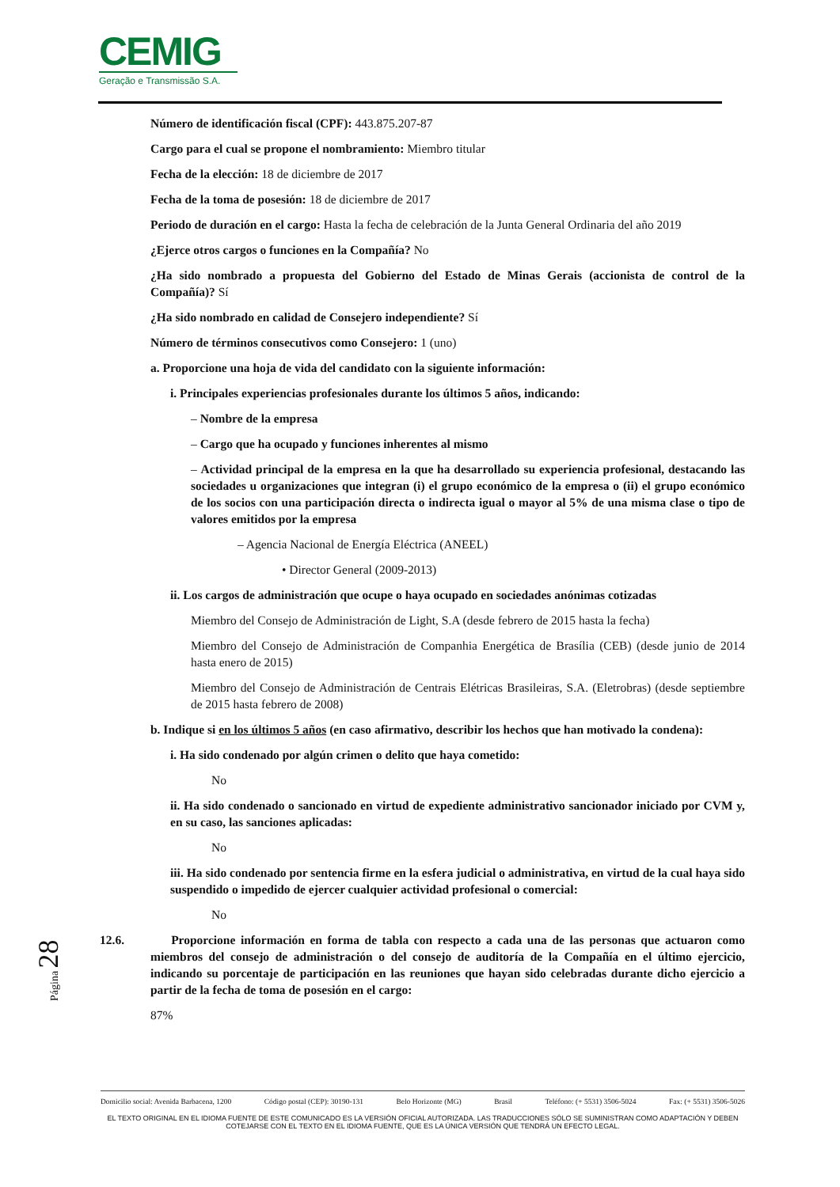CEMIG
Geração e Transmissão S.A.
Número de identificación fiscal (CPF): 443.875.207-87
Cargo para el cual se propone el nombramiento: Miembro titular
Fecha de la elección: 18 de diciembre de 2017
Fecha de la toma de posesión: 18 de diciembre de 2017
Periodo de duración en el cargo: Hasta la fecha de celebración de la Junta General Ordinaria del año 2019
¿Ejerce otros cargos o funciones en la Compañía? No
¿Ha sido nombrado a propuesta del Gobierno del Estado de Minas Gerais (accionista de control de la Compañía)? Sí
¿Ha sido nombrado en calidad de Consejero independiente? Sí
Número de términos consecutivos como Consejero: 1 (uno)
a. Proporcione una hoja de vida del candidato con la siguiente información:
i. Principales experiencias profesionales durante los últimos 5 años, indicando:
– Nombre de la empresa
– Cargo que ha ocupado y funciones inherentes al mismo
– Actividad principal de la empresa en la que ha desarrollado su experiencia profesional, destacando las sociedades u organizaciones que integran (i) el grupo económico de la empresa o (ii) el grupo económico de los socios con una participación directa o indirecta igual o mayor al 5% de una misma clase o tipo de valores emitidos por la empresa
– Agencia Nacional de Energía Eléctrica (ANEEL)
• Director General (2009-2013)
ii. Los cargos de administración que ocupe o haya ocupado en sociedades anónimas cotizadas
Miembro del Consejo de Administración de Light, S.A (desde febrero de 2015 hasta la fecha)
Miembro del Consejo de Administración de Companhia Energética de Brasília (CEB) (desde junio de 2014 hasta enero de 2015)
Miembro del Consejo de Administración de Centrais Elétricas Brasileiras, S.A. (Eletrobras) (desde septiembre de 2015 hasta febrero de 2008)
b. Indique si en los últimos 5 años (en caso afirmativo, describir los hechos que han motivado la condena):
i. Ha sido condenado por algún crimen o delito que haya cometido:
No
ii. Ha sido condenado o sancionado en virtud de expediente administrativo sancionador iniciado por CVM y, en su caso, las sanciones aplicadas:
No
iii. Ha sido condenado por sentencia firme en la esfera judicial o administrativa, en virtud de la cual haya sido suspendido o impedido de ejercer cualquier actividad profesional o comercial:
No
12.6. Proporcione información en forma de tabla con respecto a cada una de las personas que actuaron como miembros del consejo de administración o del consejo de auditoría de la Compañía en el último ejercicio, indicando su porcentaje de participación en las reuniones que hayan sido celebradas durante dicho ejercicio a partir de la fecha de toma de posesión en el cargo:
87%
Página 28
Domicilio social: Avenida Barbacena, 1200 Código postal (CEP): 30190-131 Belo Horizonte (MG) Brasil Teléfono: (+ 5531) 3506-5024 Fax: (+ 5531) 3506-5026
EL TEXTO ORIGINAL EN EL IDIOMA FUENTE DE ESTE COMUNICADO ES LA VERSIÓN OFICIAL AUTORIZADA. LAS TRADUCCIONES SÓLO SE SUMINISTRAN COMO ADAPTACIÓN Y DEBEN COTEJARSE CON EL TEXTO EN EL IDIOMA FUENTE, QUE ES LA ÚNICA VERSIÓN QUE TENDRÁ UN EFECTO LEGAL.